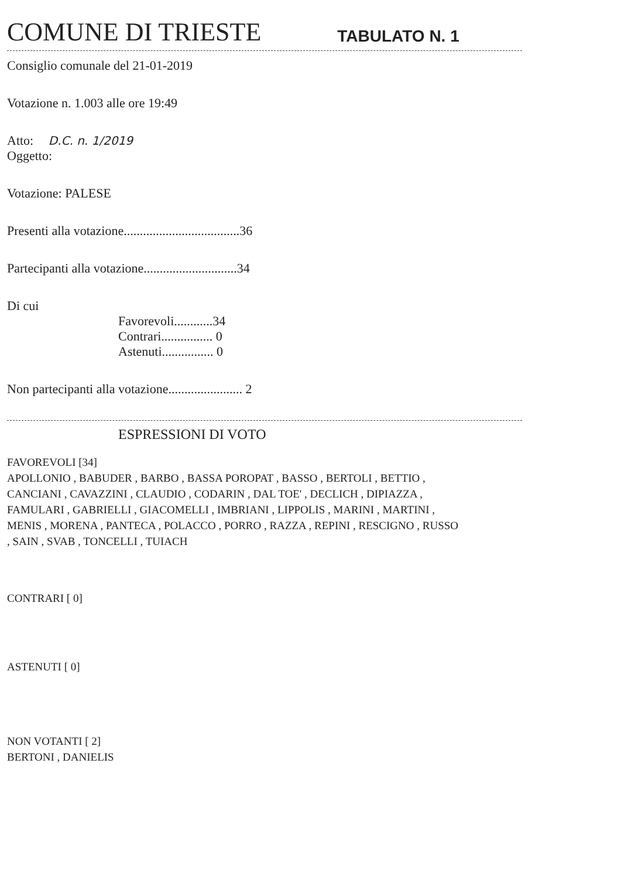COMUNE DI TRIESTE
TABULATO N. 1
Consiglio comunale del 21-01-2019
Votazione n. 1.003 alle ore 19:49
Atto: D.C. n. 1/2019
Oggetto:
Votazione: PALESE
Presenti alla votazione....................................36
Partecipanti alla votazione.............................34
Di cui
Favorevoli............34
Contrari................ 0
Astenuti................ 0
Non partecipanti alla votazione....................... 2
ESPRESSIONI DI VOTO
FAVOREVOLI [34]
APOLLONIO , BABUDER , BARBO , BASSA POROPAT , BASSO , BERTOLI , BETTIO ,
CANCIANI , CAVAZZINI , CLAUDIO , CODARIN , DAL TOE' , DECLICH , DIPIAZZA ,
FAMULARI , GABRIELLI , GIACOMELLI , IMBRIANI , LIPPOLIS , MARINI , MARTINI ,
MENIS , MORENA , PANTECA , POLACCO , PORRO , RAZZA , REPINI , RESCIGNO , RUSSO
, SAIN , SVAB , TONCELLI , TUIACH
CONTRARI [ 0]
ASTENUTI [ 0]
NON VOTANTI [ 2]
BERTONI , DANIELIS